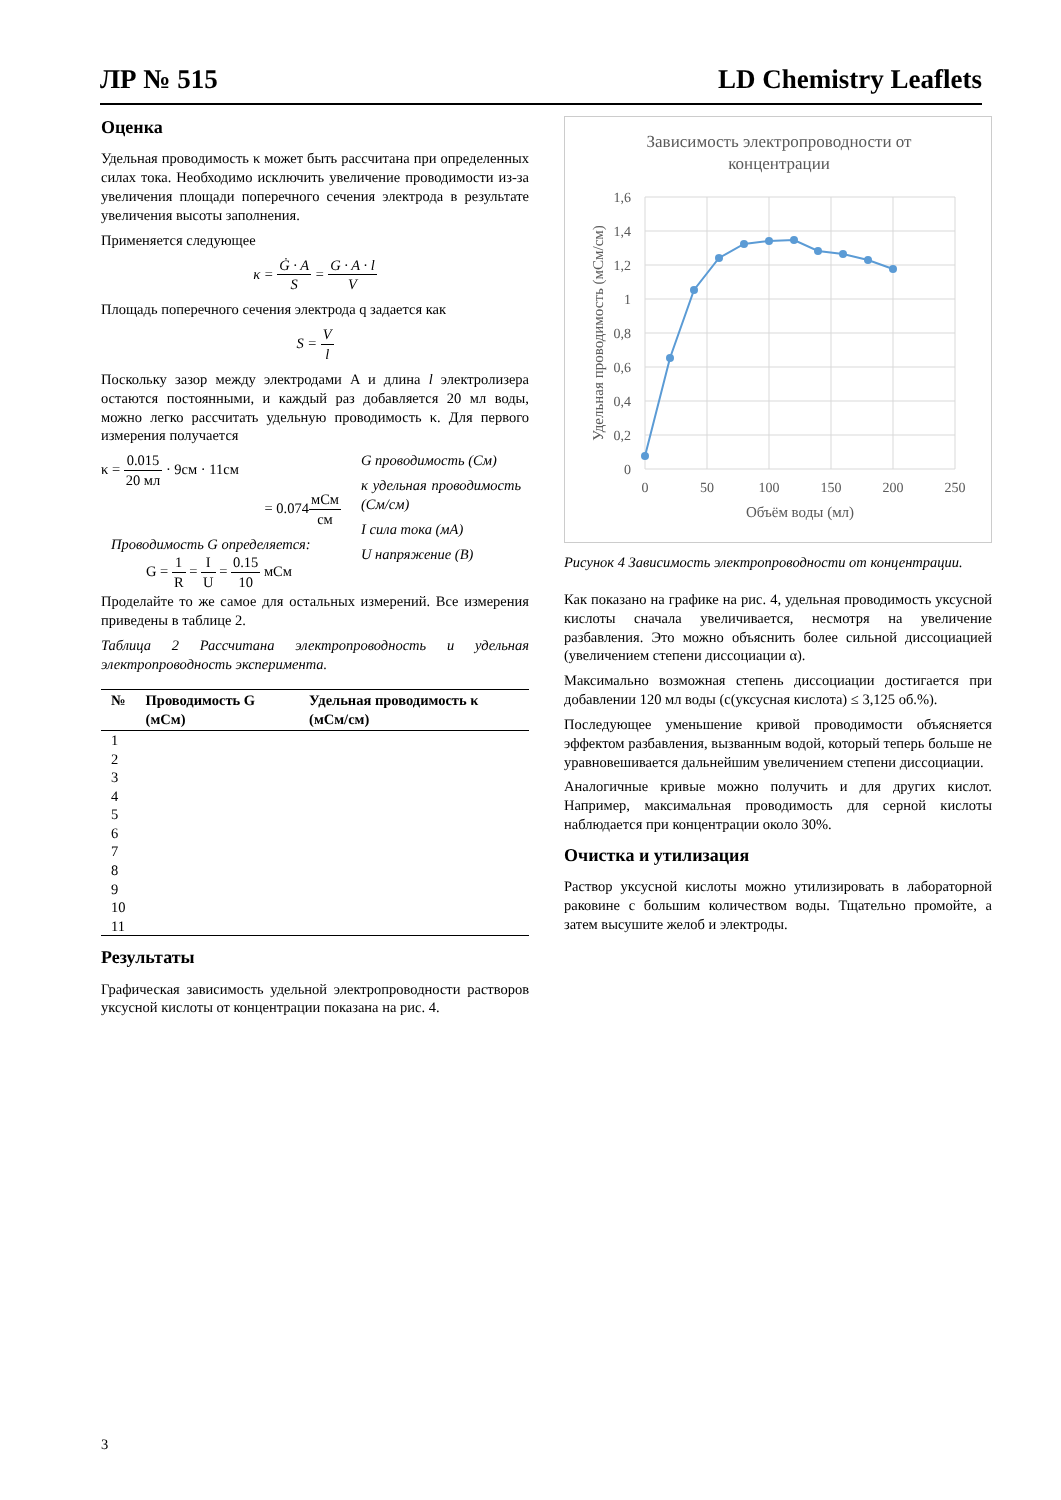ЛР № 515 LD Chemistry Leaflets
Оценка
Удельная проводимость κ может быть рассчитана при определенных силах тока. Необходимо исключить увеличение проводимости из-за увеличения площади поперечного сечения электрода в результате увеличения высоты заполнения.
Применяется следующее
κ = Ġ · A S = G · A · l V
Площадь поперечного сечения электрода q задается как
S = V l
Поскольку зазор между электродами A и длина l электролизера остаются постоянными, и каждый раз добавляется 20 мл воды, можно легко рассчитать удельную проводимость κ. Для первого измерения получается
κ = 0.015 20 мл · 9см · 11см
= 0.074мСм см
Проводимость G определяется:
G = 1 R = I U = 0.15 10 мСм
G проводимость (См)
κ удельная проводимость (См/см)
I сила тока (мА)
U напряжение (В)
Проделайте то же самое для остальных измерений. Все измерения приведены в таблице 2.
Таблица 2 Рассчитана электропроводность и удельная электропроводность эксперимента.
| № | Проводимость G (мСм) | Удельная проводимость κ (мСм/см) |
| --- | --- | --- |
| 1 | | |
| 2 | | |
| 3 | | |
| 4 | | |
| 5 | | |
| 6 | | |
| 7 | | |
| 8 | | |
| 9 | | |
| 10 | | |
| 11 | | |
Результаты
Графическая зависимость удельной электропроводности растворов уксусной кислоты от концентрации показана на рис. 4.
Зависимость электропроводности от
концентрации
1,6
1,4
1,2
1
0,8
0,6
0,4
0,2
0
0
50
100
150
200
250
Объём воды (мл)
Удельная проводимость (мСм/см)
Рисунок 4 Зависимость электропроводности от концентрации.
Как показано на графике на рис. 4, удельная проводимость уксусной кислоты сначала увеличивается, несмотря на увеличение разбавления. Это можно объяснить более сильной диссоциацией (увеличением степени диссоциации α).
Максимально возможная степень диссоциации достигается при добавлении 120 мл воды (c(уксусная кислота) ≤ 3,125 об.%).
Последующее уменьшение кривой проводимости объясняется эффектом разбавления, вызванным водой, который теперь больше не уравновешивается дальнейшим увеличением степени диссоциации.
Аналогичные кривые можно получить и для других кислот. Например, максимальная проводимость для серной кислоты наблюдается при концентрации около 30%.
Очистка и утилизация
Раствор уксусной кислоты можно утилизировать в лабораторной раковине с большим количеством воды. Тщательно промойте, а затем высушите желоб и электроды.
3